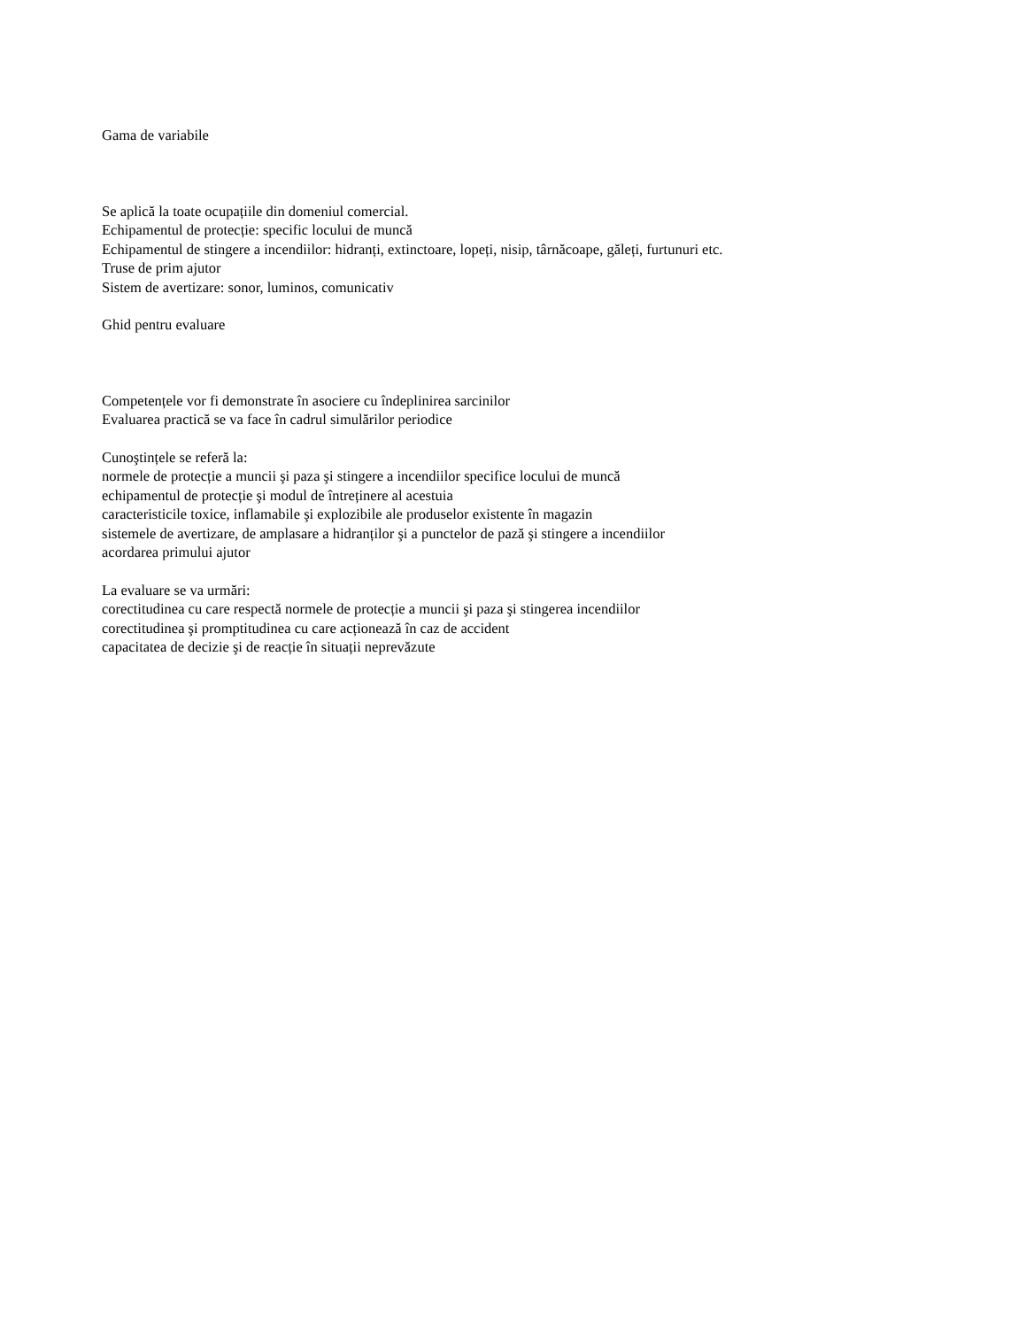Gama de variabile
Se aplică la toate ocupațiile din domeniul comercial.
Echipamentul de protecție: specific locului de muncă
Echipamentul de stingere a incendiilor: hidranți, extinctoare, lopeți, nisip, târnăcoape, găleți, furtunuri etc.
Truse de prim ajutor
Sistem de avertizare: sonor, luminos, comunicativ
Ghid pentru evaluare
Competențele vor fi demonstrate în asociere cu îndeplinirea sarcinilor
Evaluarea practică se va face în cadrul simulărilor periodice
Cunoştințele se referă la:
normele de protecție a muncii şi paza şi stingere a incendiilor specifice locului de muncă
echipamentul de protecție şi modul de întreținere al acestuia
caracteristicile toxice, inflamabile şi explozibile ale produselor existente în magazin
sistemele de avertizare, de amplasare a hidranților şi a punctelor de pază şi stingere a incendiilor
acordarea primului ajutor
La evaluare se va urmări:
corectitudinea cu care respectă normele de protecție a muncii şi paza şi stingerea incendiilor
corectitudinea şi promptitudinea cu care acționează în caz de accident
capacitatea de decizie şi de reacție în situații neprevăzute